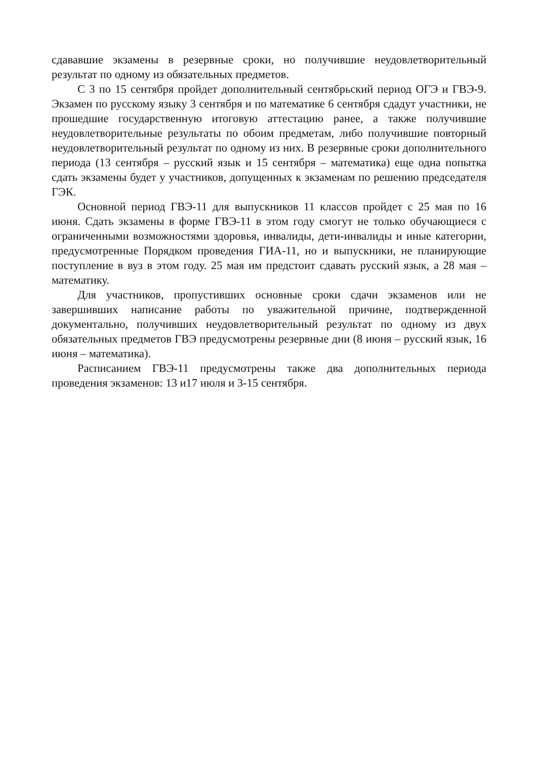сдававшие экзамены в резервные сроки, но получившие неудовлетворительный результат по одному из обязательных предметов.
С 3 по 15 сентября пройдет дополнительный сентябрьский период ОГЭ и ГВЭ-9. Экзамен по русскому языку 3 сентября и по математике 6 сентября сдадут участники, не прошедшие государственную итоговую аттестацию ранее, а также получившие неудовлетворительные результаты по обоим предметам, либо получившие повторный неудовлетворительный результат по одному из них. В резервные сроки дополнительного периода (13 сентября – русский язык и 15 сентября – математика) еще одна попытка сдать экзамены будет у участников, допущенных к экзаменам по решению председателя ГЭК.
Основной период ГВЭ-11 для выпускников 11 классов пройдет с 25 мая по 16 июня. Сдать экзамены в форме ГВЭ-11 в этом году смогут не только обучающиеся с ограниченными возможностями здоровья, инвалиды, дети-инвалиды и иные категории, предусмотренные Порядком проведения ГИА-11, но и выпускники, не планирующие поступление в вуз в этом году. 25 мая им предстоит сдавать русский язык, а 28 мая – математику.
Для участников, пропустивших основные сроки сдачи экзаменов или не завершивших написание работы по уважительной причине, подтвержденной документально, получивших неудовлетворительный результат по одному из двух обязательных предметов ГВЭ предусмотрены резервные дни (8 июня – русский язык, 16 июня – математика).
Расписанием ГВЭ-11 предусмотрены также два дополнительных периода проведения экзаменов: 13 и17 июля и 3-15 сентября.